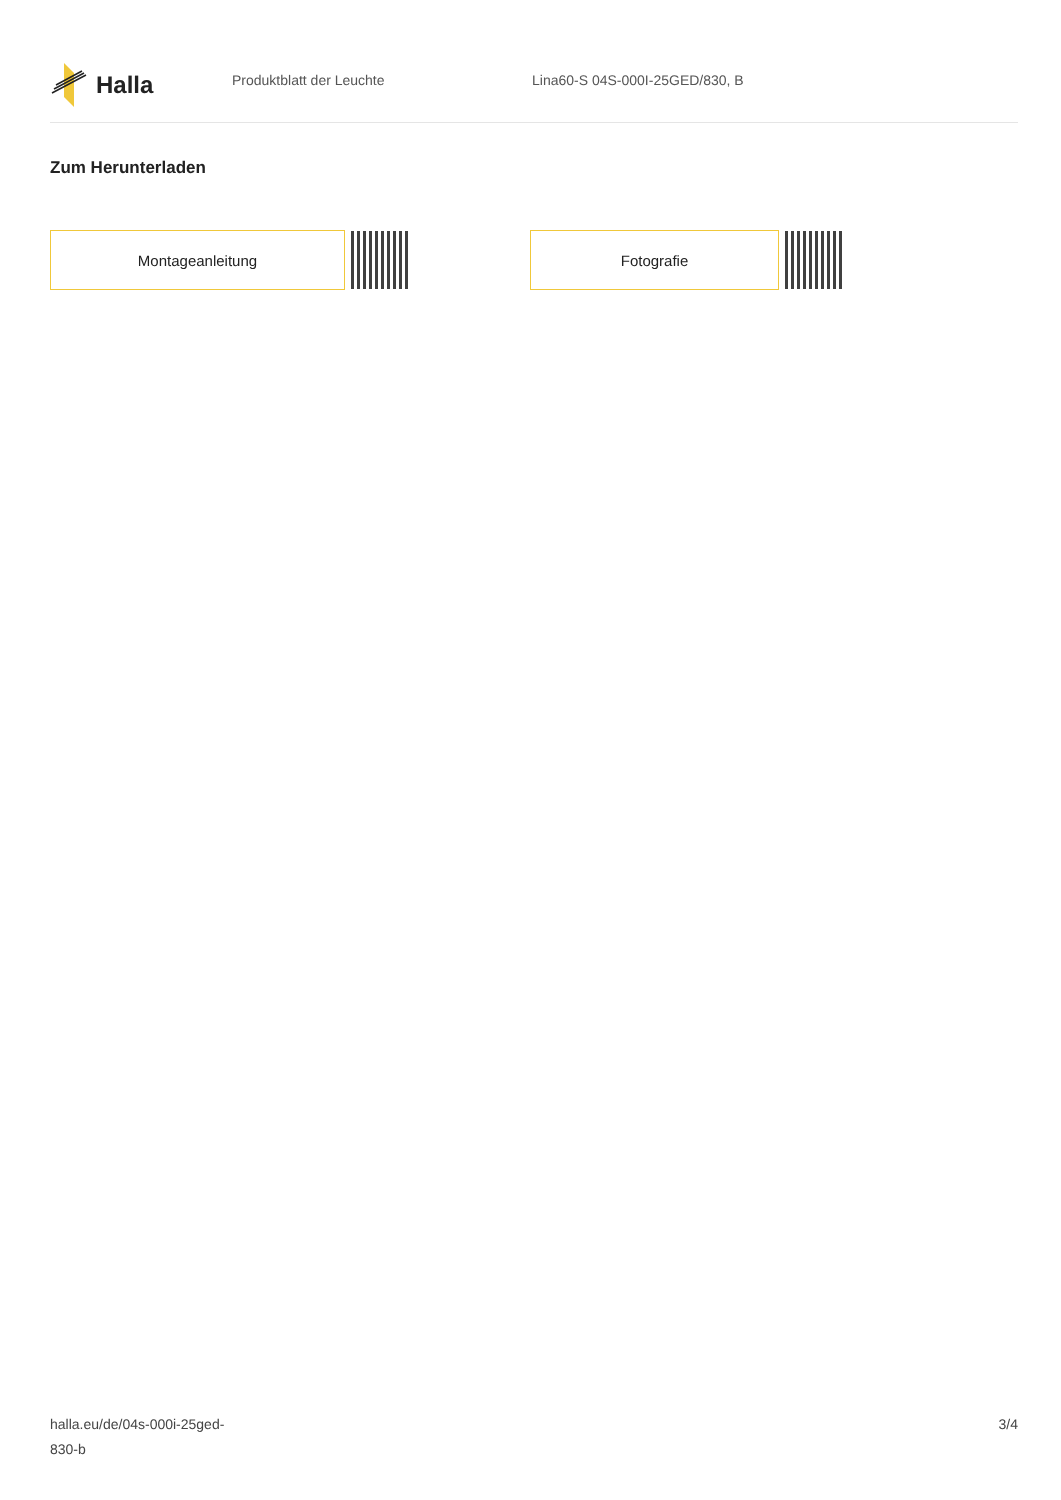Halla
Produktblatt der Leuchte Lina60-S 04S-000I-25GED/830, B
Zum Herunterladen
Montageanleitung Fotografie
halla.eu/de/04s-000i-25ged-
830-b
3/4